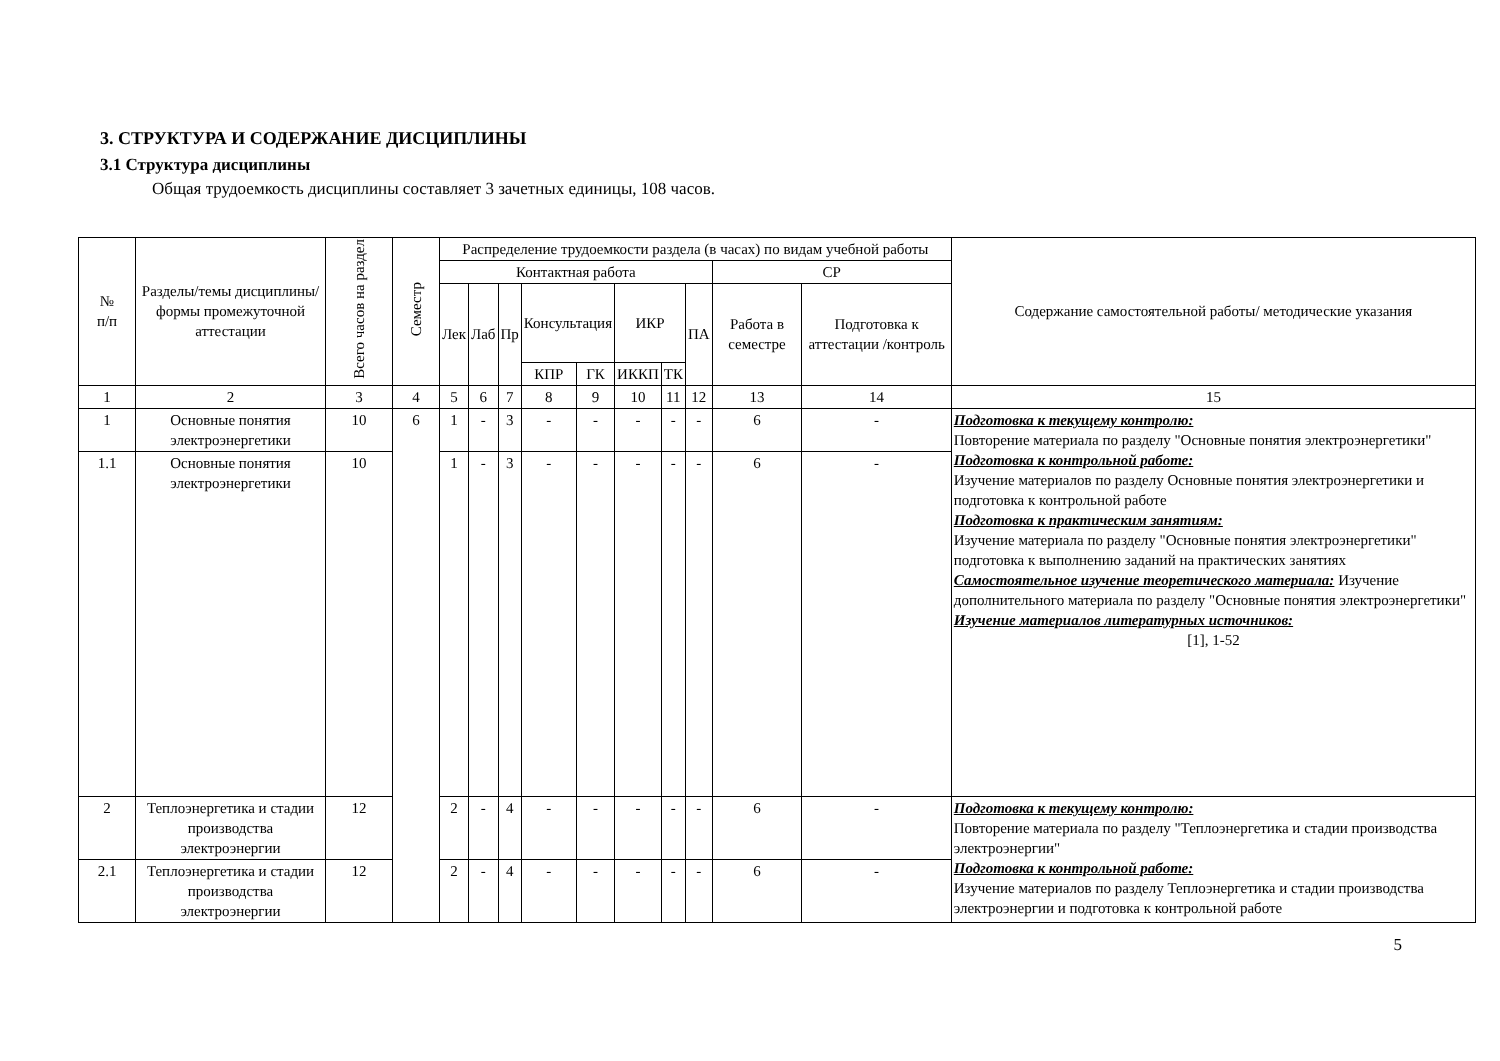3. СТРУКТУРА И СОДЕРЖАНИЕ ДИСЦИПЛИНЫ
3.1 Структура дисциплины
Общая трудоемкость дисциплины составляет 3 зачетных единицы, 108 часов.
| № п/п | Разделы/темы дисциплины/формы промежуточной аттестации | Всего часов на раздел | Семестр | Распределение трудоемкости раздела (в часах) по видам учебной работы | | | | | | | | | | Содержание самостоятельной работы/ методические указания |
| --- | --- | --- | --- | --- | --- | --- | --- | --- | --- | --- | --- | --- | --- | --- |
| | | | | Контактная работа | | | | | | | | СР | | |
| | | | | Лек | Лаб | Пр | Консультация | | ИКР | | ПА | Работа в семестре | Подготовка к аттестации /контроль | |
| | | | | | | | КПР | ГК | ИККП | ТК | | | | |
| 1 | 2 | 3 | 4 | 5 | 6 | 7 | 8 | 9 | 10 | 11 | 12 | 13 | 14 | 15 |
| 1 | Основные понятия электроэнергетики | 10 | 6 | 1 | - | 3 | - | - | - | - | - | 6 | - | Подготовка к текущему контролю: Повторение материала по разделу "Основные понятия электроэнергетики" Подготовка к контрольной работе: Изучение материалов по разделу Основные понятия электроэнергетики и подготовка к контрольной работе Подготовка к практическим занятиям: Изучение материала по разделу "Основные понятия электроэнергетики" подготовка к выполнению заданий на практических занятиях Самостоятельное изучение теоретического материала: Изучение дополнительного материала по разделу "Основные понятия электроэнергетики" Изучение материалов литературных источников: [1], 1-52 |
| 1.1 | Основные понятия электроэнергетики | 10 | | 1 | - | 3 | - | - | - | - | - | 6 | - | |
| 2 | Теплоэнергетика и стадии производства электроэнергии | 12 | | 2 | - | 4 | - | - | - | - | - | 6 | - | Подготовка к текущему контролю: Повторение материала по разделу "Теплоэнергетика и стадии производства электроэнергии" Подготовка к контрольной работе: Изучение материалов по разделу Теплоэнергетика и стадии производства электроэнергии и подготовка к контрольной работе |
| 2.1 | Теплоэнергетика и стадии производства электроэнергии | 12 | | 2 | - | 4 | - | - | - | - | - | 6 | - | |
5